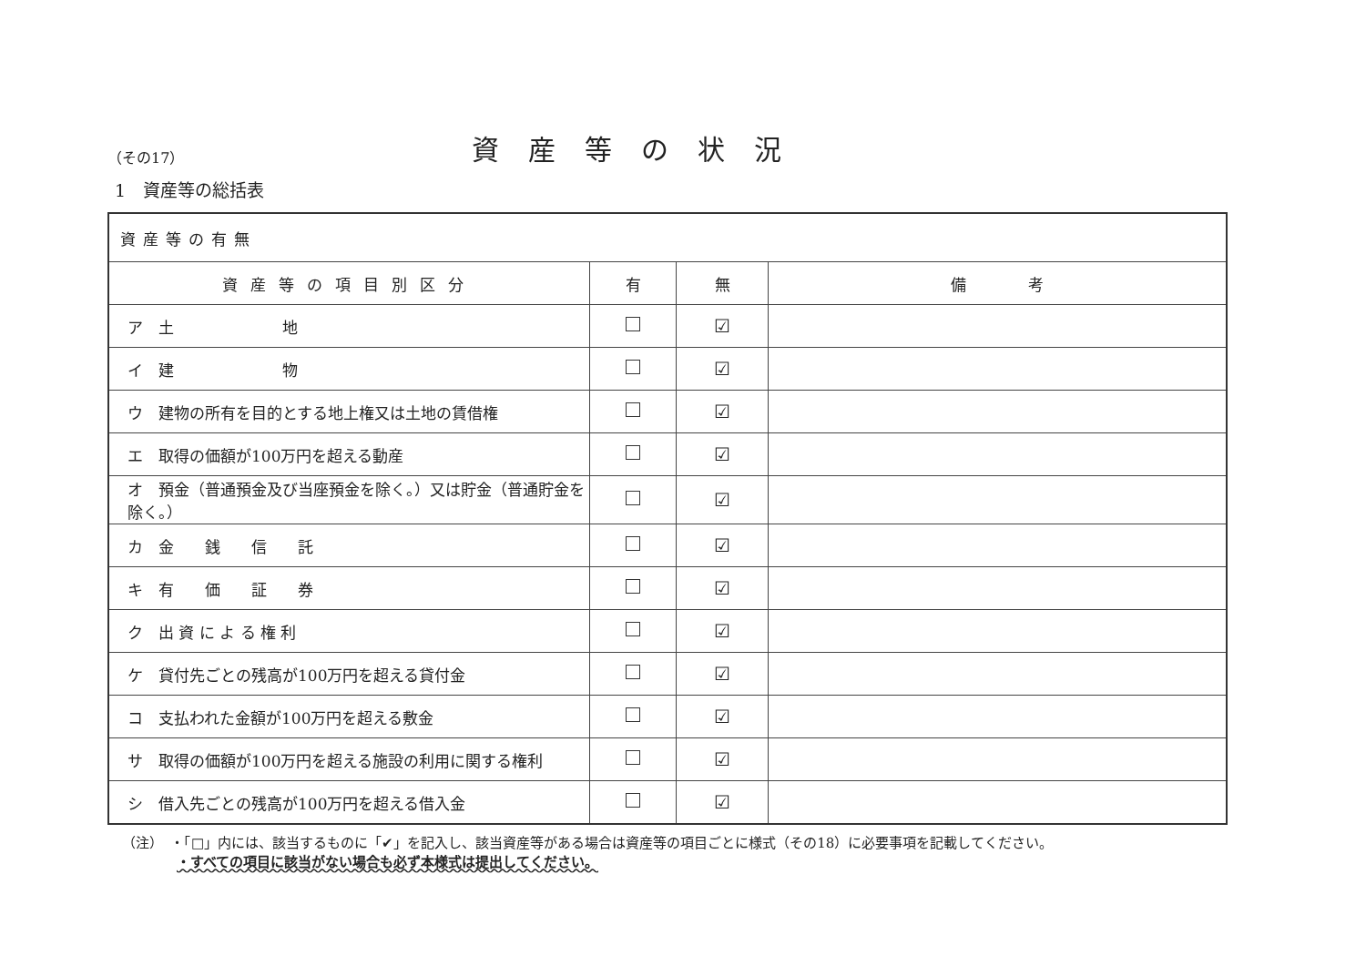（その17）
資産等の状況
1　資産等の総括表
| 資産等の有無 | | | |
| --- | --- | --- | --- |
| 資産等の項目別区分 | 有 | 無 | 備 考 |
| ア 土 地 | | ☑ | |
| イ 建 物 | | ☑ | |
| ウ 建物の所有を目的とする地上権又は土地の賃借権 | | ☑ | |
| エ 取得の価額が100万円を超える動産 | | ☑ | |
| オ 預金（普通預金及び当座預金を除く。）又は貯金（普通貯金を除く。） | | ☑ | |
| カ 金 銭 信 託 | | ☑ | |
| キ 有 価 証 券 | | ☑ | |
| ク 出 資 に よ る 権 利 | | ☑ | |
| ケ 貸付先ごとの残高が100万円を超える貸付金 | | ☑ | |
| コ 支払われた金額が100万円を超える敷金 | | ☑ | |
| サ 取得の価額が100万円を超える施設の利用に関する権利 | | ☑ | |
| シ 借入先ごとの残高が100万円を超える借入金 | | ☑ | |
（注）　・「□」内には、該当するものに「✔」を記入し、該当資産等がある場合は資産等の項目ごとに様式（その18）に必要事項を記載してください。
　　　　・すべての項目に該当がない場合も必ず本様式は提出してください。